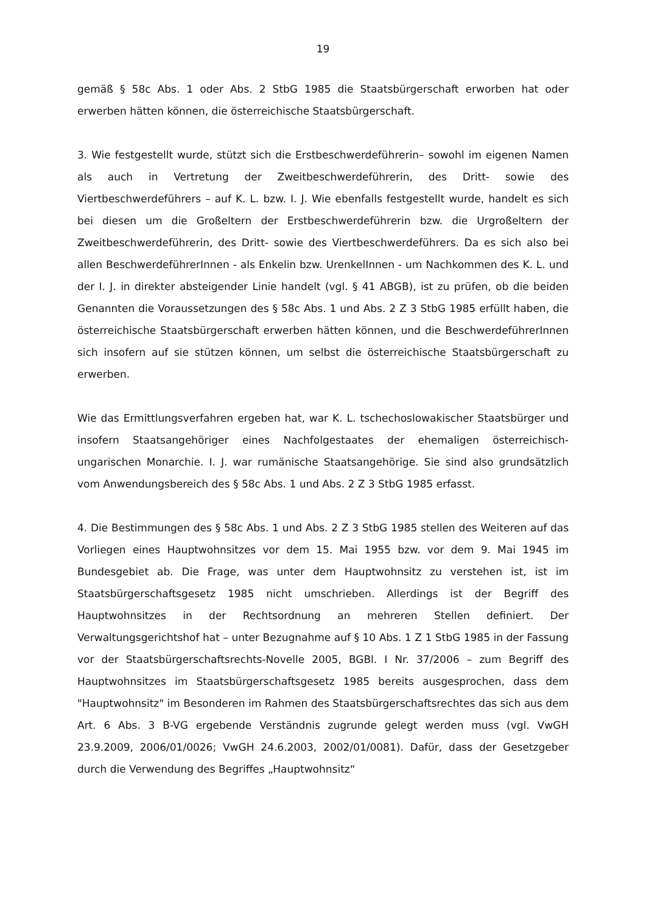19
gemäß § 58c Abs. 1 oder Abs. 2 StbG 1985 die Staatsbürgerschaft erworben hat oder erwerben hätten können, die österreichische Staatsbürgerschaft.
3. Wie festgestellt wurde, stützt sich die Erstbeschwerdeführerin– sowohl im eigenen Namen als auch in Vertretung der Zweitbeschwerdeführerin, des Dritt- sowie des Viertbeschwerdeführers – auf K. L. bzw. I. J. Wie ebenfalls festgestellt wurde, handelt es sich bei diesen um die Großeltern der Erstbeschwerdeführerin bzw. die Urgroßeltern der Zweitbeschwerdeführerin, des Dritt- sowie des Viertbeschwerdeführers. Da es sich also bei allen BeschwerdeführerInnen - als Enkelin bzw. UrenkelInnen - um Nachkommen des K. L. und der I. J. in direkter absteigender Linie handelt (vgl. § 41 ABGB), ist zu prüfen, ob die beiden Genannten die Voraussetzungen des § 58c Abs. 1 und Abs. 2 Z 3 StbG 1985 erfüllt haben, die österreichische Staatsbürgerschaft erwerben hätten können, und die BeschwerdeführerInnen sich insofern auf sie stützen können, um selbst die österreichische Staatsbürgerschaft zu erwerben.
Wie das Ermittlungsverfahren ergeben hat, war K. L. tschechoslowakischer Staatsbürger und insofern Staatsangehöriger eines Nachfolgestaates der ehemaligen österreichisch-ungarischen Monarchie. I. J. war rumänische Staatsangehörige. Sie sind also grundsätzlich vom Anwendungsbereich des § 58c Abs. 1 und Abs. 2 Z 3 StbG 1985 erfasst.
4. Die Bestimmungen des § 58c Abs. 1 und Abs. 2 Z 3 StbG 1985 stellen des Weiteren auf das Vorliegen eines Hauptwohnsitzes vor dem 15. Mai 1955 bzw. vor dem 9. Mai 1945 im Bundesgebiet ab. Die Frage, was unter dem Hauptwohnsitz zu verstehen ist, ist im Staatsbürgerschaftsgesetz 1985 nicht umschrieben. Allerdings ist der Begriff des Hauptwohnsitzes in der Rechtsordnung an mehreren Stellen definiert. Der Verwaltungsgerichtshof hat – unter Bezugnahme auf § 10 Abs. 1 Z 1 StbG 1985 in der Fassung vor der Staatsbürgerschaftsrechts-Novelle 2005, BGBl. I Nr. 37/2006 – zum Begriff des Hauptwohnsitzes im Staatsbürgerschaftsgesetz 1985 bereits ausgesprochen, dass dem "Hauptwohnsitz" im Besonderen im Rahmen des Staatsbürgerschaftsrechtes das sich aus dem Art. 6 Abs. 3 B-VG ergebende Verständnis zugrunde gelegt werden muss (vgl. VwGH 23.9.2009, 2006/01/0026; VwGH 24.6.2003, 2002/01/0081). Dafür, dass der Gesetzgeber durch die Verwendung des Begriffes „Hauptwohnsitz“